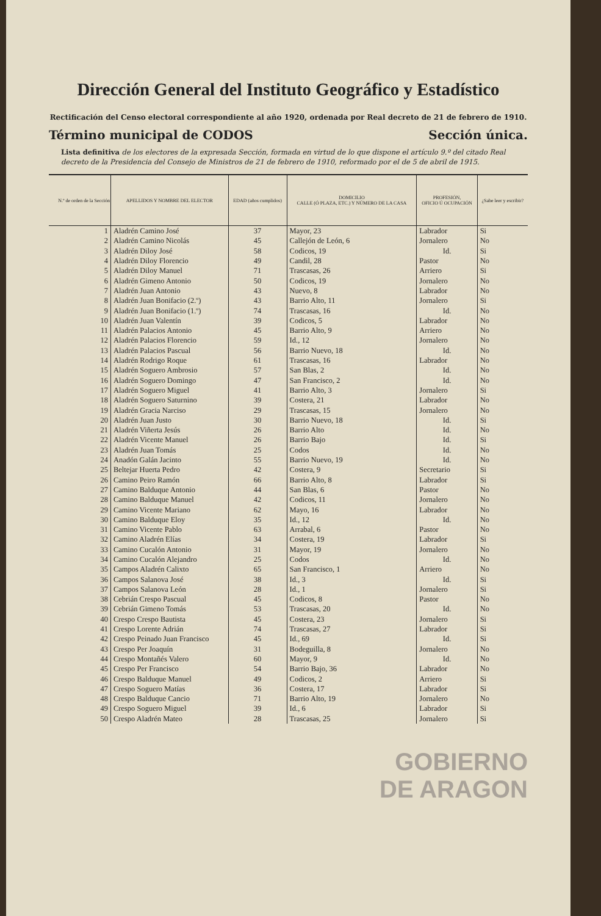Dirección General del Instituto Geográfico y Estadístico
Rectificación del Censo electoral correspondiente al año 1920, ordenada por Real decreto de 21 de febrero de 1910.
Término municipal de CODOS Sección única.
Lista definitiva de los electores de la expresada Sección, formada en virtud de lo que dispone el artículo 9.º del citado Real decreto de la Presidencia del Consejo de Ministros de 21 de febrero de 1910, reformado por el de 5 de abril de 1915.
| N.º de orden de la Sección | APELLIDOS Y NOMBRE DEL ELECTOR | EDAD (años cumplidos) | DOMICILIO CALLE (Ó PLAZA, ETC.) Y NÚMERO DE LA CASA | PROFESIÓN, OFICIO Ú OCUPACIÓN | ¿Sabe leer y escribir? |
| --- | --- | --- | --- | --- | --- |
| 1 | Aladrén Camino José | 37 | Mayor, 23 | Labrador | Si |
| 2 | Aladrén Camino Nicolás | 45 | Callejón de León, 6 | Jornalero | No |
| 3 | Aladrén Diloy José | 58 | Codicos, 19 | Id. | Si |
| 4 | Aladrén Diloy Florencio | 49 | Candil, 28 | Pastor | No |
| 5 | Aladrén Diloy Manuel | 71 | Trascasas, 26 | Arriero | Si |
| 6 | Aladrén Gimeno Antonio | 50 | Codicos, 19 | Jornalero | No |
| 7 | Aladrén Juan Antonio | 43 | Nuevo, 8 | Labrador | No |
| 8 | Aladrén Juan Bonifacio (2.º) | 43 | Barrio Alto, 11 | Jornalero | Si |
| 9 | Aladrén Juan Bonifacio (1.º) | 74 | Trascasas, 16 | Id. | No |
| 10 | Aladrén Juan Valentín | 39 | Codicos, 5 | Labrador | No |
| 11 | Aladrén Palacios Antonio | 45 | Barrio Alto, 9 | Arriero | No |
| 12 | Aladrén Palacios Florencio | 59 | Id., 12 | Jornalero | No |
| 13 | Aladrén Palacios Pascual | 56 | Barrio Nuevo, 18 | Id. | No |
| 14 | Aladrén Rodrigo Roque | 61 | Trascasas, 16 | Labrador | No |
| 15 | Aladrén Soguero Ambrosio | 57 | San Blas, 2 | Id. | No |
| 16 | Aladrén Soguero Domingo | 47 | San Francisco, 2 | Id. | No |
| 17 | Aladrén Soguero Miguel | 41 | Barrio Alto, 3 | Jornalero | Si |
| 18 | Aladrén Soguero Saturnino | 39 | Costera, 21 | Labrador | No |
| 19 | Aladrén Gracia Narciso | 29 | Trascasas, 15 | Jornalero | No |
| 20 | Aladrén Juan Justo | 30 | Barrio Nuevo, 18 | Id. | Si |
| 21 | Aladrén Viñerta Jesús | 26 | Barrio Alto | Id. | No |
| 22 | Aladrén Vicente Manuel | 26 | Barrio Bajo | Id. | Si |
| 23 | Aladrén Juan Tomás | 25 | Codos | Id. | No |
| 24 | Anadón Galán Jacinto | 55 | Barrio Nuevo, 19 | Id. | No |
| 25 | Beltejar Huerta Pedro | 42 | Costera, 9 | Secretario | Si |
| 26 | Camino Peiro Ramón | 66 | Barrio Alto, 8 | Labrador | Si |
| 27 | Camino Balduque Antonio | 44 | San Blas, 6 | Pastor | No |
| 28 | Camino Balduque Manuel | 42 | Codicos, 11 | Jornalero | No |
| 29 | Camino Vicente Mariano | 62 | Mayo, 16 | Labrador | No |
| 30 | Camino Balduque Eloy | 35 | Id., 12 | Id. | No |
| 31 | Camino Vicente Pablo | 63 | Arrabal, 6 | Pastor | No |
| 32 | Camino Aladrén Elías | 34 | Costera, 19 | Labrador | Si |
| 33 | Camino Cucalón Antonio | 31 | Mayor, 19 | Jornalero | No |
| 34 | Camino Cucalón Alejandro | 25 | Codos | Id. | No |
| 35 | Campos Aladrén Calixto | 65 | San Francisco, 1 | Arriero | No |
| 36 | Campos Salanova José | 38 | Id., 3 | Id. | Si |
| 37 | Campos Salanova León | 28 | Id., 1 | Jornalero | Si |
| 38 | Cebrián Crespo Pascual | 45 | Codicos, 8 | Pastor | No |
| 39 | Cebrián Gimeno Tomás | 53 | Trascasas, 20 | Id. | No |
| 40 | Crespo Crespo Bautista | 45 | Costera, 23 | Jornalero | Si |
| 41 | Crespo Lorente Adrián | 74 | Trascasas, 27 | Labrador | Si |
| 42 | Crespo Peinado Juan Francisco | 45 | Id., 69 | Id. | Si |
| 43 | Crespo Per Joaquín | 31 | Bodeguilla, 8 | Jornalero | No |
| 44 | Crespo Montañés Valero | 60 | Mayor, 9 | Id. | No |
| 45 | Crespo Per Francisco | 54 | Barrio Bajo, 36 | Labrador | No |
| 46 | Crespo Balduque Manuel | 49 | Codicos, 2 | Arriero | Si |
| 47 | Crespo Soguero Matías | 36 | Costera, 17 | Labrador | Si |
| 48 | Crespo Balduque Cancio | 71 | Barrio Alto, 19 | Jornalero | No |
| 49 | Crespo Soguero Miguel | 39 | Id., 6 | Labrador | Si |
| 50 | Crespo Aladrén Mateo | 28 | Trascasas, 25 | Jornalero | Si |
GOBIERNO
DE ARAGON